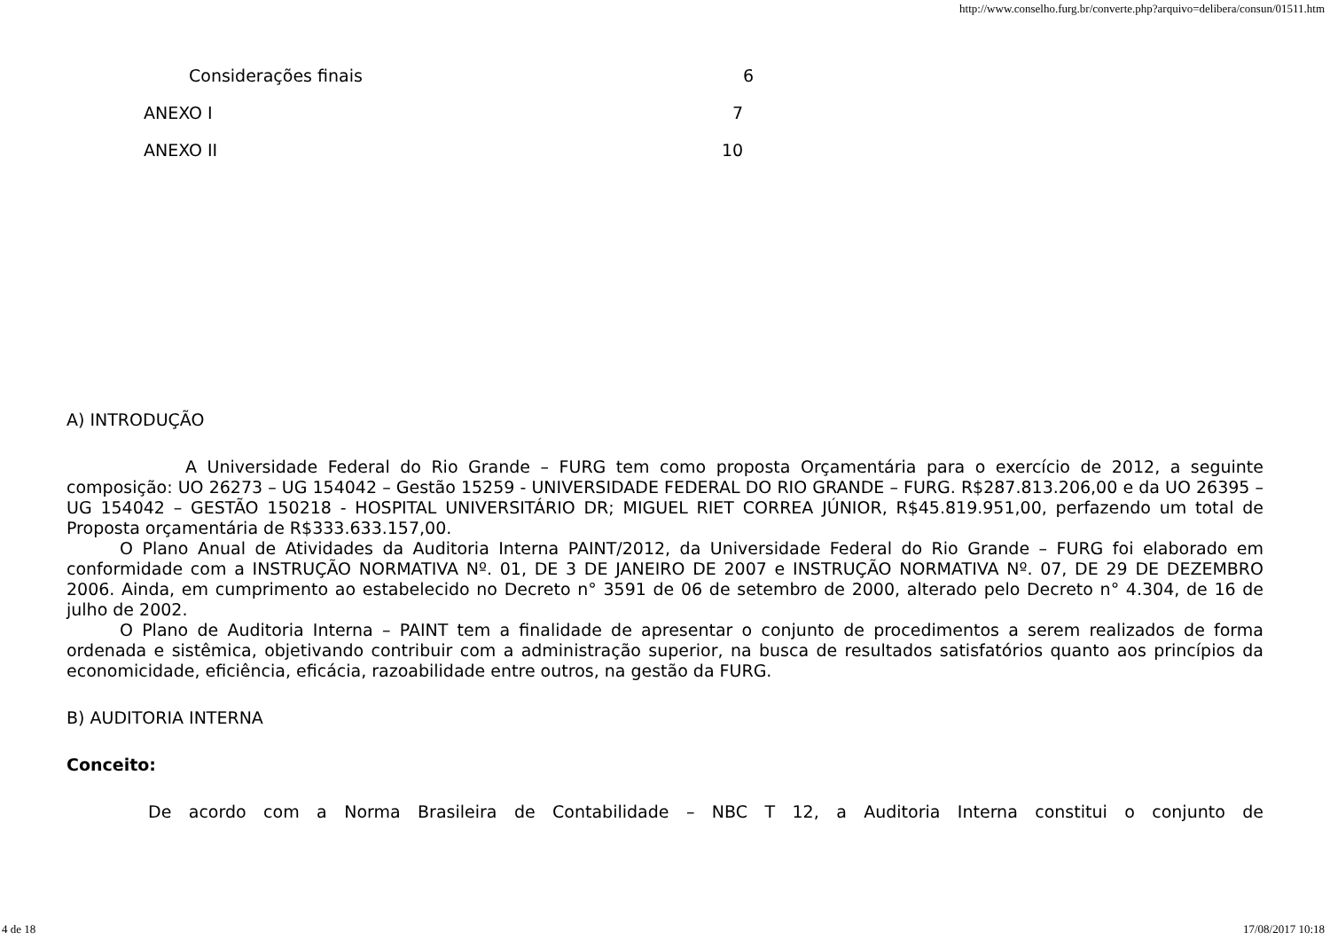http://www.conselho.furg.br/converte.php?arquivo=delibera/consun/01511.htm
Considerações finais 6
ANEXO I 7
ANEXO II 10
A) INTRODUÇÃO
A Universidade Federal do Rio Grande – FURG tem como proposta Orçamentária para o exercício de 2012, a seguinte composição: UO 26273 – UG 154042 – Gestão 15259 - UNIVERSIDADE FEDERAL DO RIO GRANDE – FURG. R$287.813.206,00 e da UO 26395 – UG 154042 – GESTÃO 150218 - HOSPITAL UNIVERSITÁRIO DR; MIGUEL RIET CORREA JÚNIOR, R$45.819.951,00, perfazendo um total de Proposta orçamentária de R$333.633.157,00.
O Plano Anual de Atividades da Auditoria Interna PAINT/2012, da Universidade Federal do Rio Grande – FURG foi elaborado em conformidade com a INSTRUÇÃO NORMATIVA Nº. 01, DE 3 DE JANEIRO DE 2007 e INSTRUÇÃO NORMATIVA Nº. 07, DE 29 DE DEZEMBRO 2006. Ainda, em cumprimento ao estabelecido no Decreto n° 3591 de 06 de setembro de 2000, alterado pelo Decreto n° 4.304, de 16 de julho de 2002.
O Plano de Auditoria Interna – PAINT tem a finalidade de apresentar o conjunto de procedimentos a serem realizados de forma ordenada e sistêmica, objetivando contribuir com a administração superior, na busca de resultados satisfatórios quanto aos princípios da economicidade, eficiência, eficácia, razoabilidade entre outros, na gestão da FURG.
B) AUDITORIA INTERNA
Conceito:
De acordo com a Norma Brasileira de Contabilidade – NBC T 12, a Auditoria Interna constitui o conjunto de
4 de 18 17/08/2017 10:18